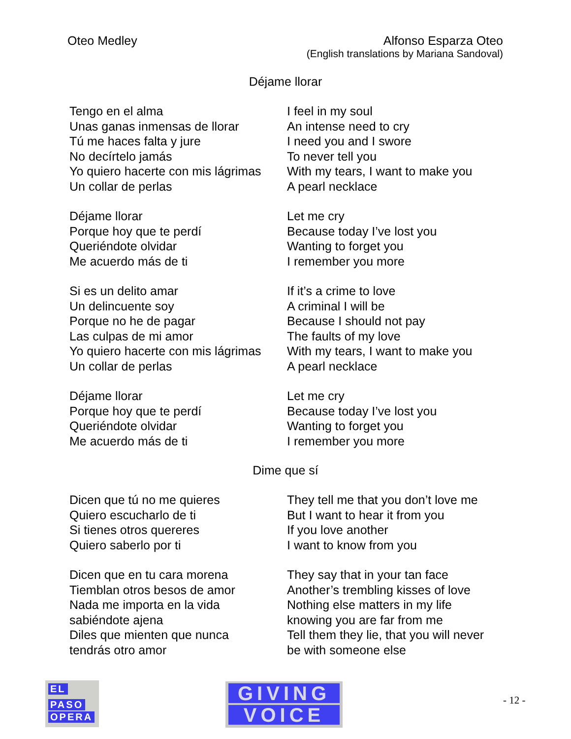Oteo Medley Alfonso Esparza Oteo
(English translations by Mariana Sandoval)
Déjame llorar
Tengo en el alma
Unas ganas inmensas de llorar
Tú me haces falta y jure
No decírtelo jamás
Yo quiero hacerte con mis lágrimas
Un collar de perlas
I feel in my soul
An intense need to cry
I need you and I swore
To never tell you
With my tears, I want to make you
A pearl necklace
Déjame llorar
Porque hoy que te perdí
Queriéndote olvidar
Me acuerdo más de ti
Let me cry
Because today I’ve lost you
Wanting to forget you
I remember you more
Si es un delito amar
Un delincuente soy
Porque no he de pagar
Las culpas de mi amor
Yo quiero hacerte con mis lágrimas
Un collar de perlas
If it’s a crime to love
A criminal I will be
Because I should not pay
The faults of my love
With my tears, I want to make you
A pearl necklace
Déjame llorar
Porque hoy que te perdí
Queriéndote olvidar
Me acuerdo más de ti
Let me cry
Because today I’ve lost you
Wanting to forget you
I remember you more
Dime que sí
Dicen que tú no me quieres
Quiero escucharlo de ti
Si tienes otros quereres
Quiero saberlo por ti
They tell me that you don’t love me
But I want to hear it from you
If you love another
I want to know from you
Dicen que en tu cara morena
Tiemblan otros besos de amor
Nada me importa en la vida
sabiéndote ajena
Diles que mienten que nunca
tendrás otro amor
They say that in your tan face
Another’s trembling kisses of love
Nothing else matters in my life
knowing you are far from me
Tell them they lie, that you will never
be with someone else
EL
PASO
OPERA
GIVING
VOICE
- 12 -